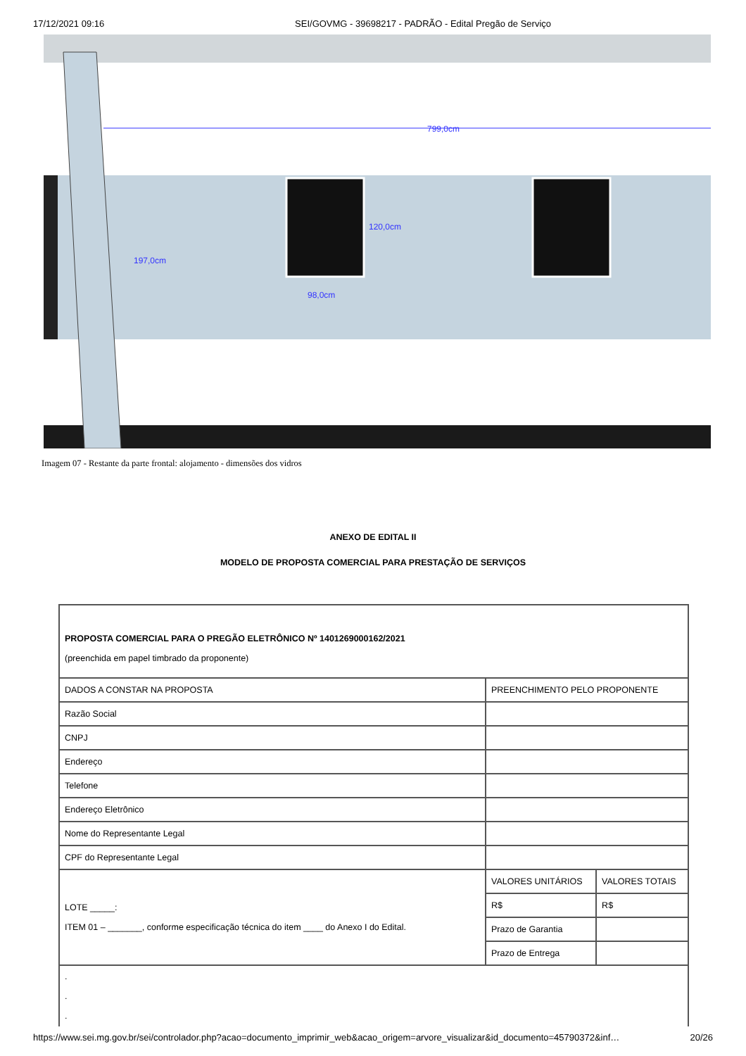17/12/2021 09:16 SEI/GOVMG - 39698217 - PADRÃO - Edital Pregão de Serviço
799,0cm
197,0cm
120,0cm
98,0cm
Imagem 07 - Restante da parte frontal: alojamento - dimensões dos vidros
ANEXO DE EDITAL II
MODELO DE PROPOSTA COMERCIAL PARA PRESTAÇÃO DE SERVIÇOS
| PROPOSTA COMERCIAL PARA O PREGÃO ELETRÔNICO Nº 1401269000162/2021 (preenchida em papel timbrado da proponente) | | |
| DADOS A CONSTAR NA PROPOSTA | PREENCHIMENTO PELO PROPONENTE | |
| Razão Social | | |
| CNPJ | | |
| Endereço | | |
| Telefone | | |
| Endereço Eletrônico | | |
| Nome do Representante Legal | | |
| CPF do Representante Legal | | |
| LOTE _____: ITEM 01 – _______, conforme especificação técnica do item ____ do Anexo I do Edital. | VALORES UNITÁRIOS | VALORES TOTAIS |
| | R$ | R$ |
| | Prazo de Garantia | |
| | Prazo de Entrega | |
| . . . | | |
https://www.sei.mg.gov.br/sei/controlador.php?acao=documento_imprimir_web&acao_origem=arvore_visualizar&id_documento=45790372&inf… 20/26